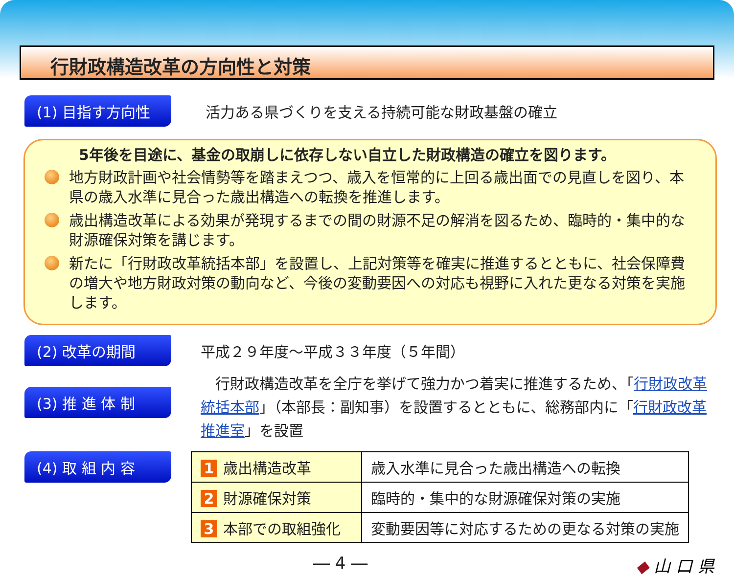行財政構造改革の方向性と対策
(1) 目指す方向性 活力ある県づくりを支える持続可能な財政基盤の確立
5年後を目途に、基金の取崩しに依存しない自立した財政構造の確立を図ります。
地方財政計画や社会情勢等を踏まえつつ、歳入を恒常的に上回る歳出面での見直しを図り、本県の歳入水準に見合った歳出構造への転換を推進します。
歳出構造改革による効果が発現するまでの間の財源不足の解消を図るため、臨時的・集中的な財源確保対策を講じます。
新たに「行財政改革統括本部」を設置し、上記対策等を確実に推進するとともに、社会保障費の増大や地方財政対策の動向など、今後の変動要因への対応も視野に入れた更なる対策を実施します。
(2) 改革の期間 平成２９年度～平成３３年度（５年間）
(3) 推 進 体 制
　行財政構造改革を全庁を挙げて強力かつ着実に推進するため、「行財政改革統括本部」（本部長：副知事）を設置するとともに、総務部内に「行財政改革推進室」を設置
(4) 取 組 内 容
| 1 歳出構造改革 | 歳入水準に見合った歳出構造への転換 |
| 2 財源確保対策 | 臨時的・集中的な財源確保対策の実施 |
| 3 本部での取組強化 | 変動要因等に対応するための更なる対策の実施 |
― 4 ― ◆ 山 口 県